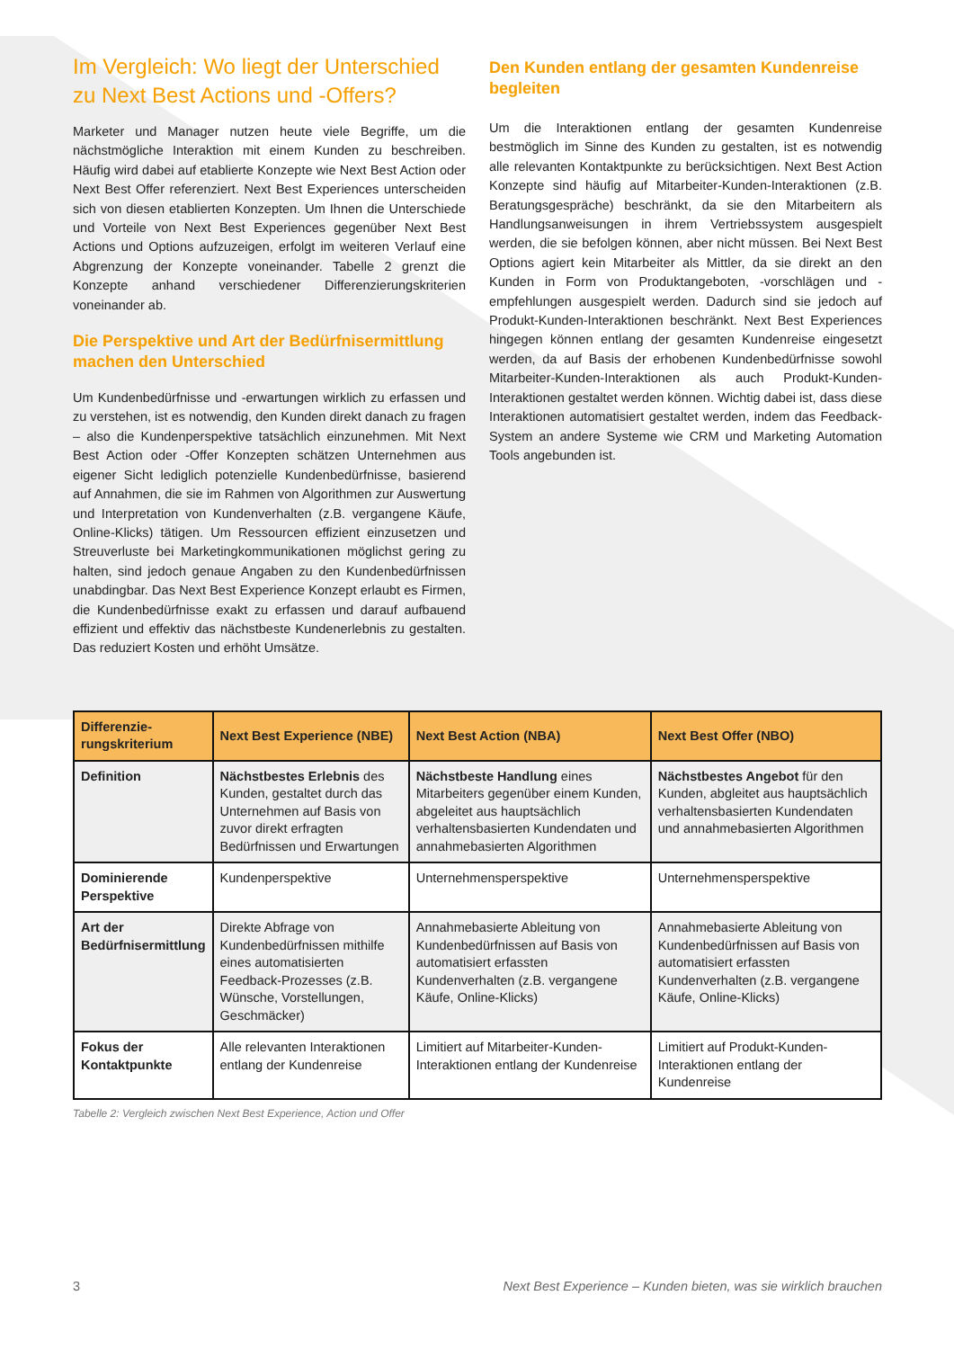Im Vergleich: Wo liegt der Unterschied zu Next Best Actions und -Offers?
Marketer und Manager nutzen heute viele Begriffe, um die nächstmögliche Interaktion mit einem Kunden zu beschreiben. Häufig wird dabei auf etablierte Konzepte wie Next Best Action oder Next Best Offer referenziert. Next Best Experiences unterscheiden sich von diesen etablierten Konzepten. Um Ihnen die Unterschiede und Vorteile von Next Best Experiences gegenüber Next Best Actions und Options aufzuzeigen, erfolgt im weiteren Verlauf eine Abgrenzung der Konzepte voneinander. Tabelle 2 grenzt die Konzepte anhand verschiedener Differenzierungskriterien voneinander ab.
Die Perspektive und Art der Bedürfnisermittlung machen den Unterschied
Um Kundenbedürfnisse und -erwartungen wirklich zu erfassen und zu verstehen, ist es notwendig, den Kunden direkt danach zu fragen – also die Kundenperspektive tatsächlich einzunehmen. Mit Next Best Action oder -Offer Konzepten schätzen Unternehmen aus eigener Sicht lediglich potenzielle Kundenbedürfnisse, basierend auf Annahmen, die sie im Rahmen von Algorithmen zur Auswertung und Interpretation von Kundenverhalten (z.B. vergangene Käufe, Online-Klicks) tätigen. Um Ressourcen effizient einzusetzen und Streuverluste bei Marketingkommunikationen möglichst gering zu halten, sind jedoch genaue Angaben zu den Kundenbedürfnissen unabdingbar. Das Next Best Experience Konzept erlaubt es Firmen, die Kundenbedürfnisse exakt zu erfassen und darauf aufbauend effizient und effektiv das nächstbeste Kundenerlebnis zu gestalten. Das reduziert Kosten und erhöht Umsätze.
Den Kunden entlang der gesamten Kundenreise begleiten
Um die Interaktionen entlang der gesamten Kundenreise bestmöglich im Sinne des Kunden zu gestalten, ist es notwendig alle relevanten Kontaktpunkte zu berücksichtigen. Next Best Action Konzepte sind häufig auf Mitarbeiter-Kunden-Interaktionen (z.B. Beratungsgespräche) beschränkt, da sie den Mitarbeitern als Handlungsanweisungen in ihrem Vertriebssystem ausgespielt werden, die sie befolgen können, aber nicht müssen. Bei Next Best Options agiert kein Mitarbeiter als Mittler, da sie direkt an den Kunden in Form von Produktangeboten, -vorschlägen und -empfehlungen ausgespielt werden. Dadurch sind sie jedoch auf Produkt-Kunden-Interaktionen beschränkt. Next Best Experiences hingegen können entlang der gesamten Kundenreise eingesetzt werden, da auf Basis der erhobenen Kundenbedürfnisse sowohl Mitarbeiter-Kunden-Interaktionen als auch Produkt-Kunden-Interaktionen gestaltet werden können. Wichtig dabei ist, dass diese Interaktionen automatisiert gestaltet werden, indem das Feedback-System an andere Systeme wie CRM und Marketing Automation Tools angebunden ist.
| Differenzie-rungskriterium | Next Best Experience (NBE) | Next Best Action (NBA) | Next Best Offer (NBO) |
| --- | --- | --- | --- |
| Definition | Nächstbestes Erlebnis des Kunden, gestaltet durch das Unternehmen auf Basis von zuvor direkt erfragten Bedürfnissen und Erwartungen | Nächstbeste Handlung eines Mitarbeiters gegenüber einem Kunden, abgeleitet aus hauptsächlich verhaltensbasierten Kundendaten und annahmebasierten Algorithmen | Nächstbestes Angebot für den Kunden, abgleitet aus hauptsächlich verhaltensbasierten Kundendaten und annahmebasierten Algorithmen |
| Dominierende Perspektive | Kundenperspektive | Unternehmensperspektive | Unternehmensperspektive |
| Art der Bedürfnisermittlung | Direkte Abfrage von Kundenbedürfnissen mithilfe eines automatisierten Feedback-Prozesses (z.B. Wünsche, Vorstellungen, Geschmäcker) | Annahmebasierte Ableitung von Kundenbedürfnissen auf Basis von automatisiert erfassten Kundenverhalten (z.B. vergangene Käufe, Online-Klicks) | Annahmebasierte Ableitung von Kundenbedürfnissen auf Basis von automatisiert erfassten Kundenverhalten (z.B. vergangene Käufe, Online-Klicks) |
| Fokus der Kontaktpunkte | Alle relevanten Interaktionen entlang der Kundenreise | Limitiert auf Mitarbeiter-Kunden-Interaktionen entlang der Kundenreise | Limitiert auf Produkt-Kunden-Interaktionen entlang der Kundenreise |
Tabelle 2: Vergleich zwischen Next Best Experience, Action und Offer
3 Next Best Experience – Kunden bieten, was sie wirklich brauchen